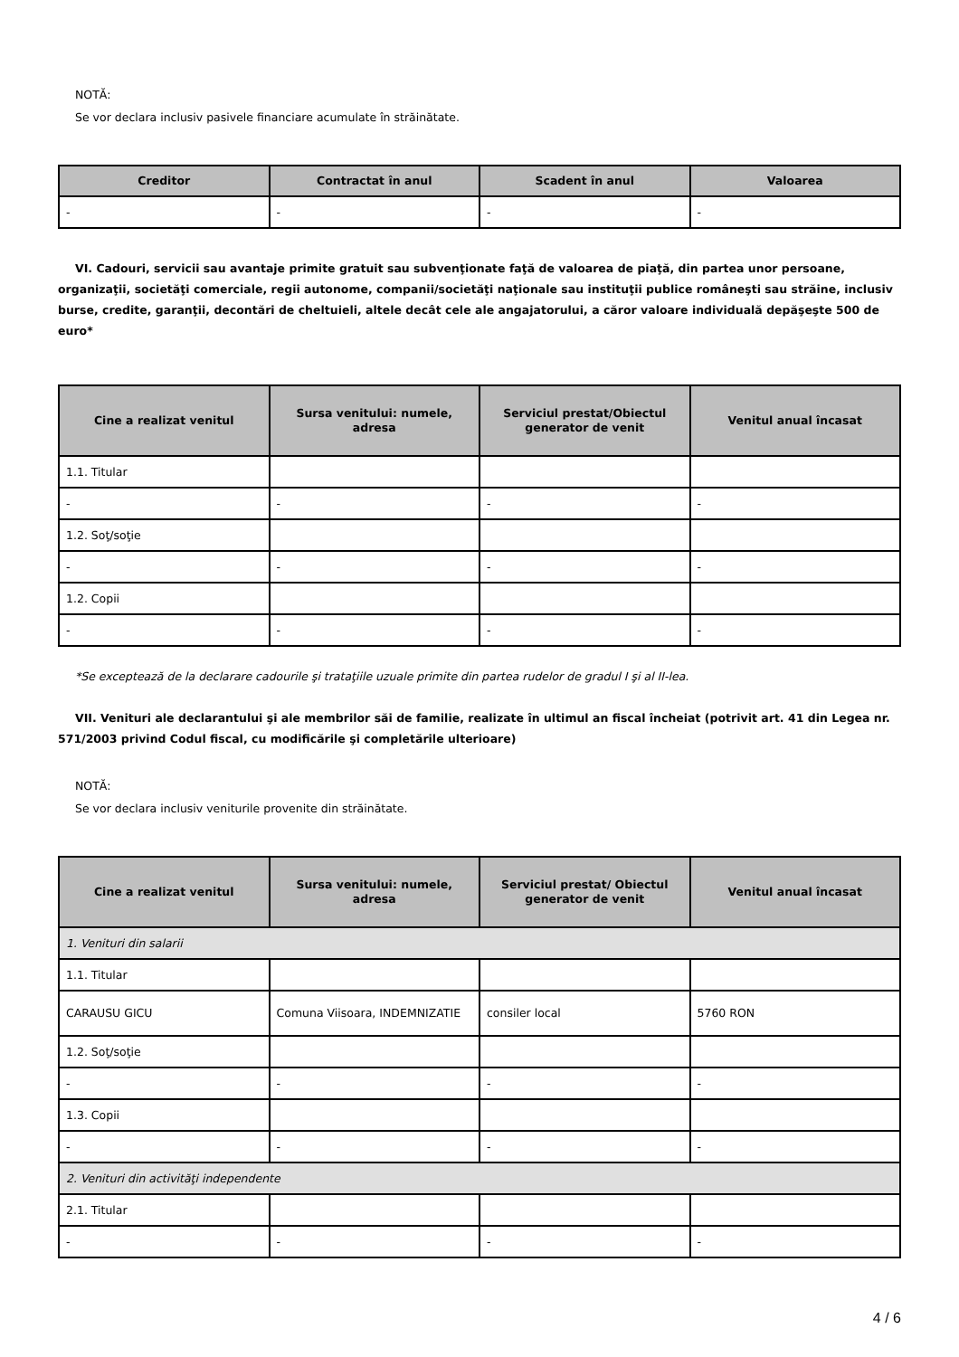NOTĂ:
Se vor declara inclusiv pasivele financiare acumulate în străinătate.
| Creditor | Contractat în anul | Scadent în anul | Valoarea |
| --- | --- | --- | --- |
| - | - | - | - |
VI. Cadouri, servicii sau avantaje primite gratuit sau subvenţionate faţă de valoarea de piaţă, din partea unor persoane, organizaţii, societăţi comerciale, regii autonome, companii/societăţi naţionale sau instituţii publice româneşti sau străine, inclusiv burse, credite, garanţii, decontări de cheltuieli, altele decât cele ale angajatorului, a căror valoare individuală depăşeşte 500 de euro*
| Cine a realizat venitul | Sursa venitului: numele, adresa | Serviciul prestat/Obiectul generator de venit | Venitul anual încasat |
| --- | --- | --- | --- |
| 1.1. Titular | | | |
| - | - | - | - |
| 1.2. Soţ/soţie | | | |
| - | - | - | - |
| 1.2. Copii | | | |
| - | - | - | - |
*Se exceptează de la declarare cadourile şi trataţiile uzuale primite din partea rudelor de gradul I şi al II-lea.
VII. Venituri ale declarantului şi ale membrilor săi de familie, realizate în ultimul an fiscal încheiat (potrivit art. 41 din Legea nr. 571/2003 privind Codul fiscal, cu modificările şi completările ulterioare)
NOTĂ:
Se vor declara inclusiv veniturile provenite din străinătate.
| Cine a realizat venitul | Sursa venitului: numele, adresa | Serviciul prestat/ Obiectul generator de venit | Venitul anual încasat |
| --- | --- | --- | --- |
| 1. Venituri din salarii | | | |
| 1.1. Titular | | | |
| CARAUSU GICU | Comuna Viisoara, INDEMNIZATIE | consiler local | 5760 RON |
| 1.2. Soţ/soţie | | | |
| - | - | - | - |
| 1.3. Copii | | | |
| - | - | - | - |
| 2. Venituri din activităţi independente | | | |
| 2.1. Titular | | | |
| - | - | - | - |
4 / 6